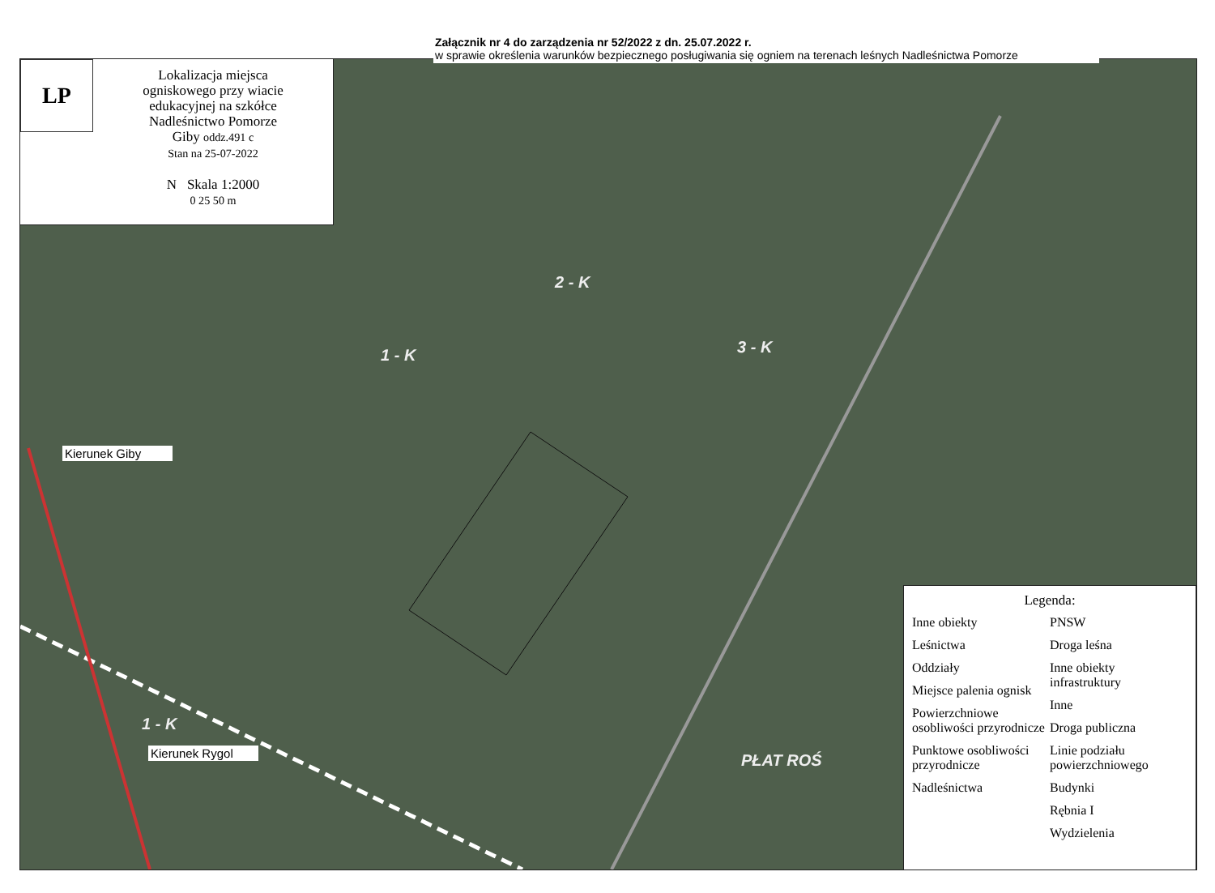LP
Lokalizacja miejsca
ogniskowego przy wiacie
edukacyjnej na szkółce
Nadleśnictwo Pomorze
Giby oddz.491 c
Stan na 25-07-2022
N Skala 1:2000
0 25 50 m
Załącznik nr 4 do zarządzenia nr 52/2022 z dn. 25.07.2022 r.
w sprawie określenia warunków bezpiecznego posługiwania się ogniem na terenach leśnych Nadleśnictwa Pomorze
2 - K
1 - K 3 - K
1 - K
PŁAT ROŚ
Kierunek Giby
Kierunek Rygol
Legenda:
Inne obiekty
Leśnictwa
Oddziały
Miejsce palenia ognisk
Powierzchniowe osobliwości przyrodnicze
Punktowe osobliwości przyrodnicze
Nadleśnictwa
PNSW
Droga leśna
Inne obiekty infrastruktury
Inne
Droga publiczna
Linie podziału powierzchniowego
Budynki
Rębnia I
Wydzielenia